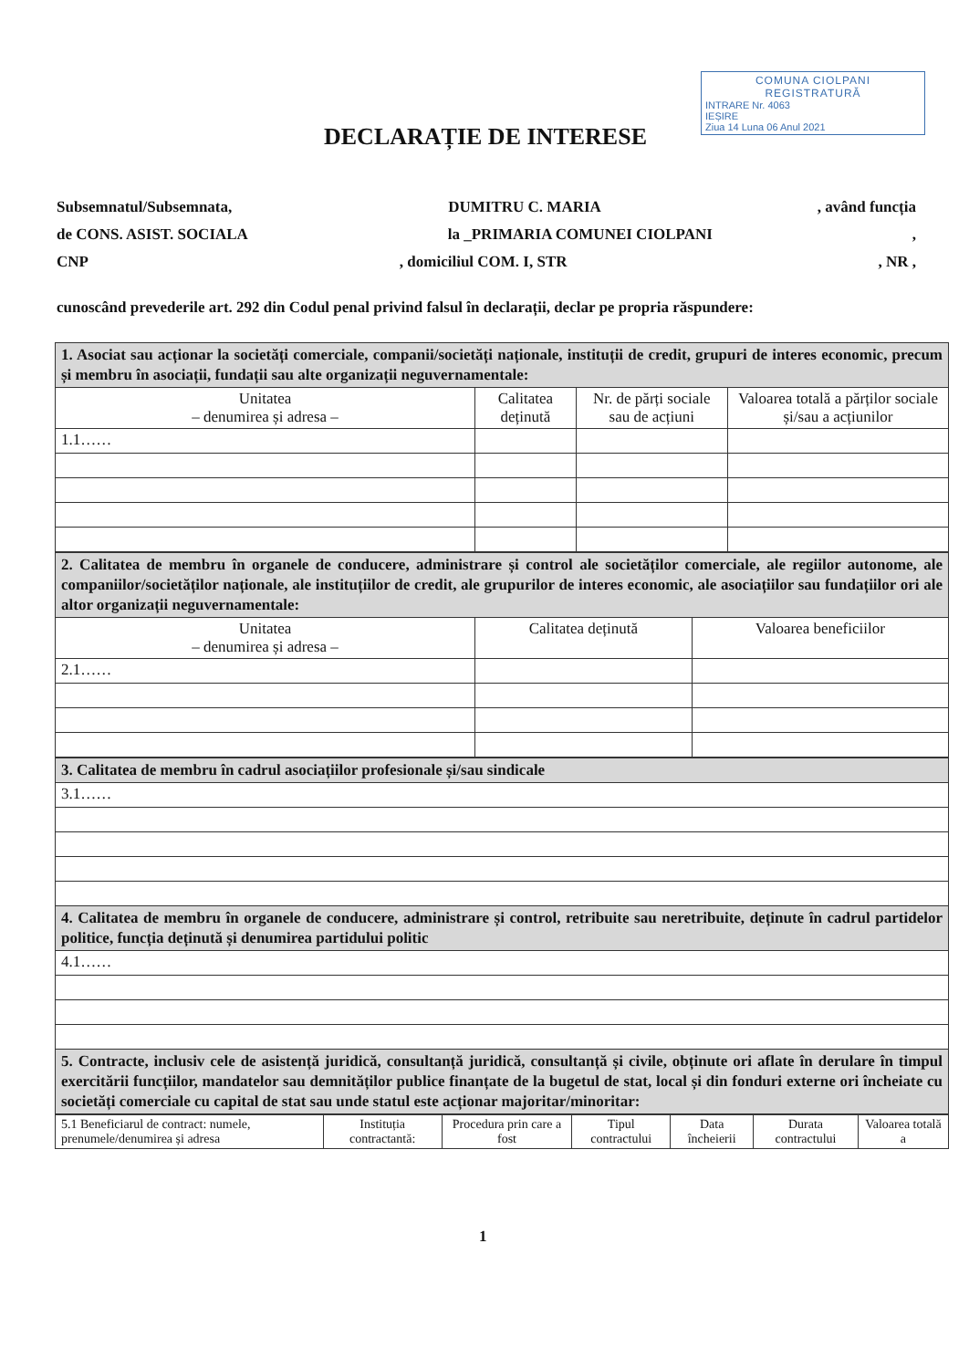COMUNA CIOLPANI
REGISTRATURĂ
INTRARE Nr. 4063
IEȘIRE
Ziua 14 Luna 06 Anul 2021
DECLARAȚIE DE INTERESE
Subsemnatul/Subsemnata, DUMITRU C. MARIA, având funcția
de CONS. ASIST. SOCIALA la _PRIMARIA COMUNEI CIOLPANI,
CNP, domiciliul COM. I, STR, NR ,
cunoscând prevederile art. 292 din Codul penal privind falsul în declarații, declar pe propria răspundere:
| 1. Asociat sau acționar la societăți comerciale, companii/societăți naționale, instituții de credit, grupuri de interes economic, precum și membru în asociații, fundații sau alte organizații neguvernamentale: | | | |
| Unitatea – denumirea și adresa – | Calitatea deținută | Nr. de părți sociale sau de acțiuni | Valoarea totală a părților sociale și/sau a acțiunilor |
| 1.1…… | | | |
| 2. Calitatea de membru în organele de conducere, administrare și control ale societăților comerciale, ale regiilor autonome, ale companiilor/societăților naționale, ale instituțiilor de credit, ale grupurilor de interes economic, ale asociațiilor sau fundațiilor ori ale altor organizații neguvernamentale: | | |
| Unitatea – denumirea și adresa – | Calitatea deținută | Valoarea beneficiilor |
| 2.1…… | | |
| 3. Calitatea de membru în cadrul asociațiilor profesionale și/sau sindicale |
| 3.1…… |
| 4. Calitatea de membru în organele de conducere, administrare și control, retribuite sau neretribuite, deținute în cadrul partidelor politice, funcția deținută și denumirea partidului politic |
| 4.1…… |
| 5. Contracte, inclusiv cele de asistență juridică, consultanță juridică, consultanță și civile, obținute ori aflate în derulare în timpul exercitării funcțiilor, mandatelor sau demnităților publice finanțate de la bugetul de stat, local și din fonduri externe ori încheiate cu societăți comerciale cu capital de stat sau unde statul este acționar majoritar/minoritar: |
| 5.1 Beneficiarul de contract: numele, prenumele/denumirea și adresa | Instituția contractantă: | Procedura prin care a fost | Tipul contractului | Data încheierii | Durata contractului | Valoarea totală a |
1